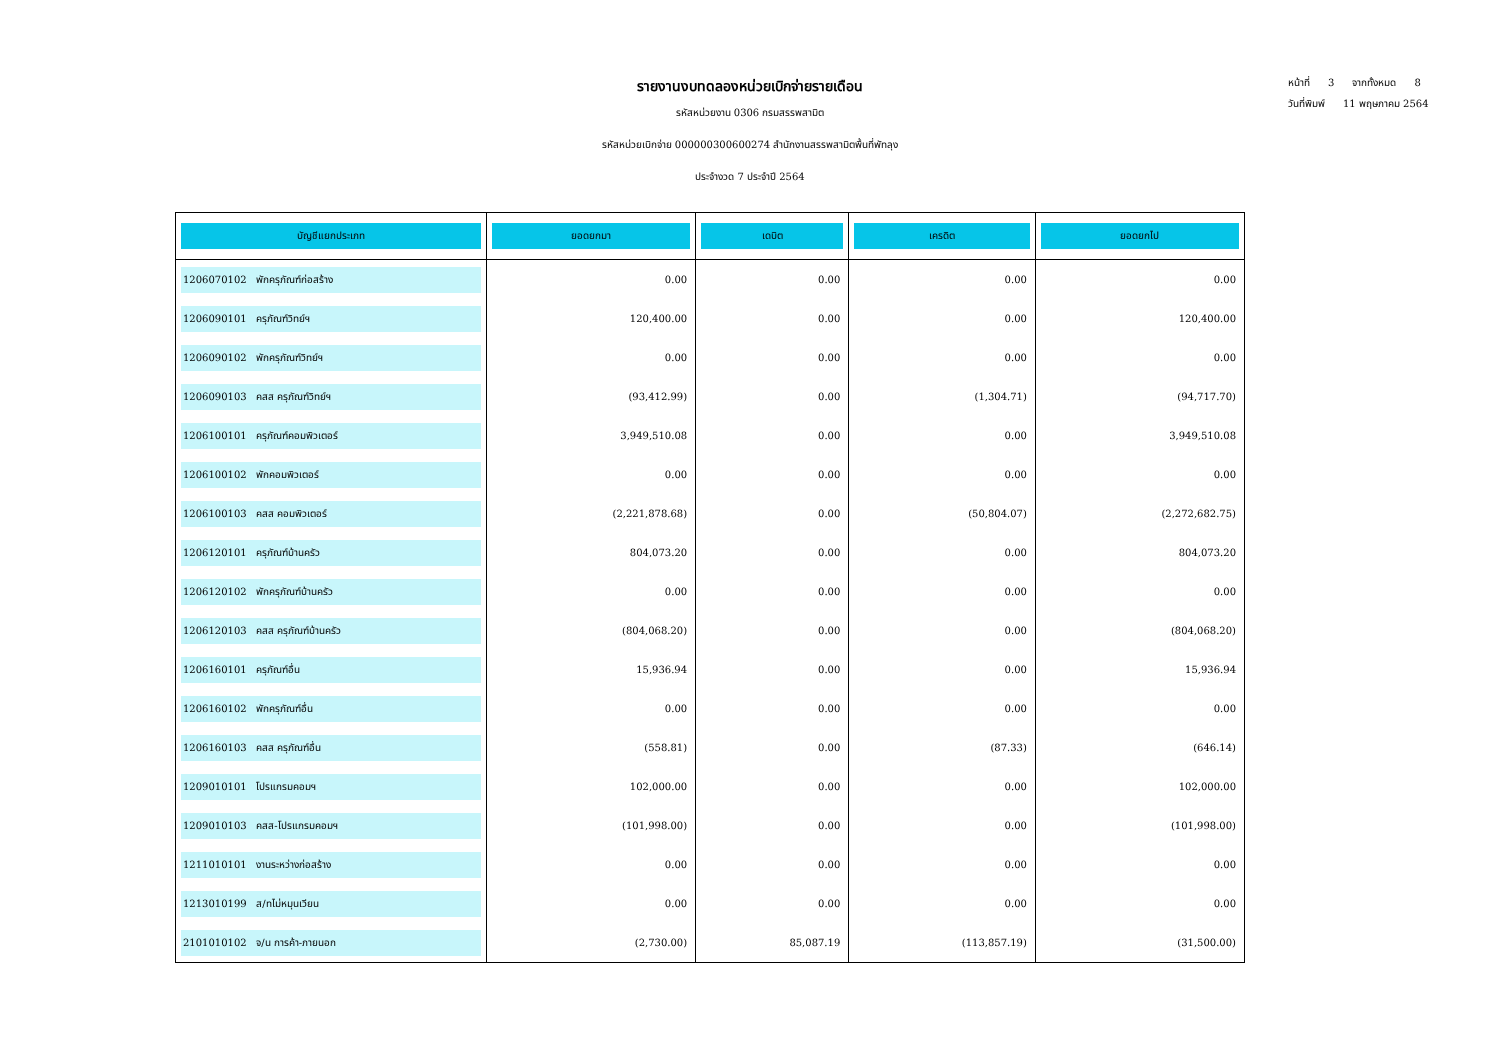รายงานงบทดลองหน่วยเบิกจ่ายรายเดือน
รหัสหน่วยงาน 0306 กรมสรรพสามิต
รหัสหน่วยเบิกจ่าย 000000300600274 สำนักงานสรรพสามิตพื้นที่พัทลุง
ประจำงวด 7 ประจำปี 2564
หน้าที่ 3 จากทั้งหมด 8
วันที่พิมพ์ 11 พฤษภาคม 2564
| บัญชีแยกประเภท | ยอดยกมา | เดบิต | เครดิต | ยอดยกไป |
| --- | --- | --- | --- | --- |
| 1206070102 พักครุภัณฑ์ก่อสร้าง | 0.00 | 0.00 | 0.00 | 0.00 |
| 1206090101 ครุภัณฑ์วิทย์ฯ | 120,400.00 | 0.00 | 0.00 | 120,400.00 |
| 1206090102 พักครุภัณฑ์วิทย์ฯ | 0.00 | 0.00 | 0.00 | 0.00 |
| 1206090103 คสส ครุภัณฑ์วิทย์ฯ | (93,412.99) | 0.00 | (1,304.71) | (94,717.70) |
| 1206100101 ครุภัณฑ์คอมพิวเตอร์ | 3,949,510.08 | 0.00 | 0.00 | 3,949,510.08 |
| 1206100102 พักคอมพิวเตอร์ | 0.00 | 0.00 | 0.00 | 0.00 |
| 1206100103 คสส คอมพิวเตอร์ | (2,221,878.68) | 0.00 | (50,804.07) | (2,272,682.75) |
| 1206120101 ครุภัณฑ์บ้านครัว | 804,073.20 | 0.00 | 0.00 | 804,073.20 |
| 1206120102 พักครุภัณฑ์บ้านครัว | 0.00 | 0.00 | 0.00 | 0.00 |
| 1206120103 คสส ครุภัณฑ์บ้านครัว | (804,068.20) | 0.00 | 0.00 | (804,068.20) |
| 1206160101 ครุภัณฑ์อื่น | 15,936.94 | 0.00 | 0.00 | 15,936.94 |
| 1206160102 พักครุภัณฑ์อื่น | 0.00 | 0.00 | 0.00 | 0.00 |
| 1206160103 คสส ครุภัณฑ์อื่น | (558.81) | 0.00 | (87.33) | (646.14) |
| 1209010101 โปรแกรมคอมฯ | 102,000.00 | 0.00 | 0.00 | 102,000.00 |
| 1209010103 คสส-โปรแกรมคอมฯ | (101,998.00) | 0.00 | 0.00 | (101,998.00) |
| 1211010101 งานระหว่างก่อสร้าง | 0.00 | 0.00 | 0.00 | 0.00 |
| 1213010199 ส/ทไม่หมุนเวียน | 0.00 | 0.00 | 0.00 | 0.00 |
| 2101010102 จ/น การค้า-ภายนอก | (2,730.00) | 85,087.19 | (113,857.19) | (31,500.00) |